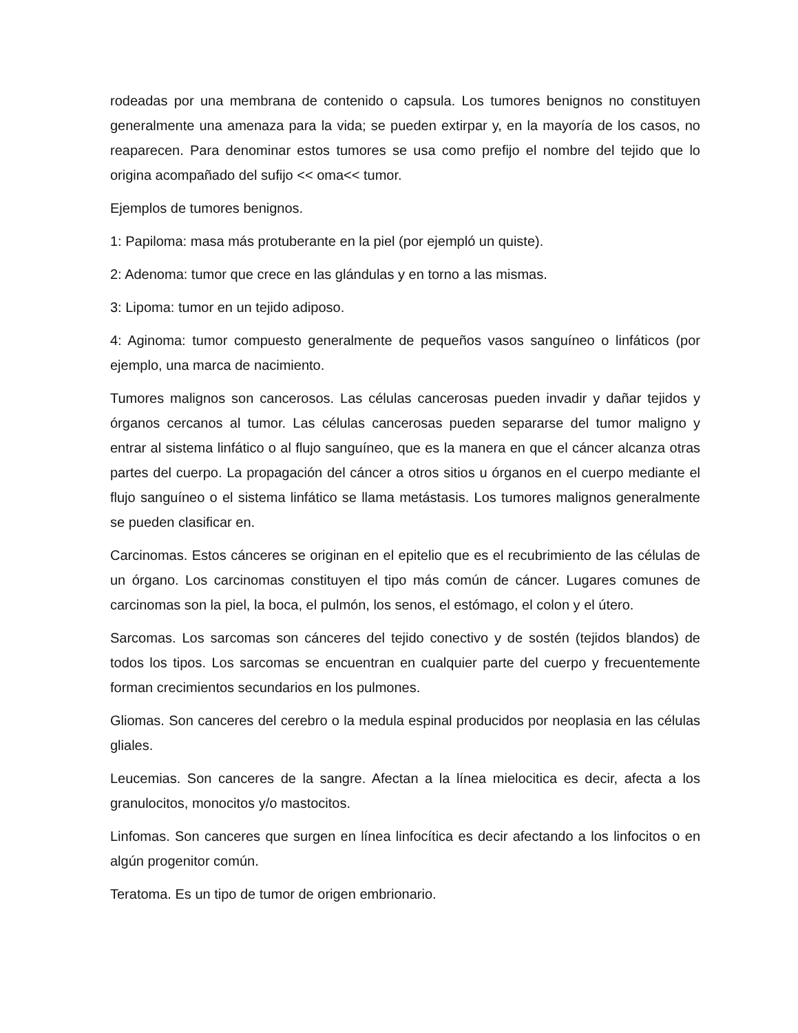rodeadas por una membrana de contenido o capsula. Los tumores benignos no constituyen generalmente una amenaza para la vida; se pueden extirpar y, en la mayoría de los casos, no reaparecen. Para denominar estos tumores se usa como prefijo el nombre del tejido que lo origina acompañado del sufijo << oma<< tumor.
Ejemplos de tumores benignos.
1: Papiloma: masa más protuberante en la piel (por ejempló un quiste).
2: Adenoma: tumor que crece en las glándulas y en torno a las mismas.
3: Lipoma: tumor en un tejido adiposo.
4: Aginoma: tumor compuesto generalmente de pequeños vasos sanguíneo o linfáticos (por ejemplo, una marca de nacimiento.
Tumores malignos son cancerosos. Las células cancerosas pueden invadir y dañar tejidos y órganos cercanos al tumor. Las células cancerosas pueden separarse del tumor maligno y entrar al sistema linfático o al flujo sanguíneo, que es la manera en que el cáncer alcanza otras partes del cuerpo. La propagación del cáncer a otros sitios u órganos en el cuerpo mediante el flujo sanguíneo o el sistema linfático se llama metástasis. Los tumores malignos generalmente se pueden clasificar en.
Carcinomas. Estos cánceres se originan en el epitelio que es el recubrimiento de las células de un órgano. Los carcinomas constituyen el tipo más común de cáncer. Lugares comunes de carcinomas son la piel, la boca, el pulmón, los senos, el estómago, el colon y el útero.
Sarcomas. Los sarcomas son cánceres del tejido conectivo y de sostén (tejidos blandos) de todos los tipos. Los sarcomas se encuentran en cualquier parte del cuerpo y frecuentemente forman crecimientos secundarios en los pulmones.
Gliomas. Son canceres del cerebro o la medula espinal producidos por neoplasia en las células gliales.
Leucemias. Son canceres de la sangre. Afectan a la línea mielocitica es decir, afecta a los granulocitos, monocitos y/o mastocitos.
Linfomas. Son canceres que surgen en línea linfocítica es decir afectando a los linfocitos o en algún progenitor común.
Teratoma. Es un tipo de tumor de origen embrionario.